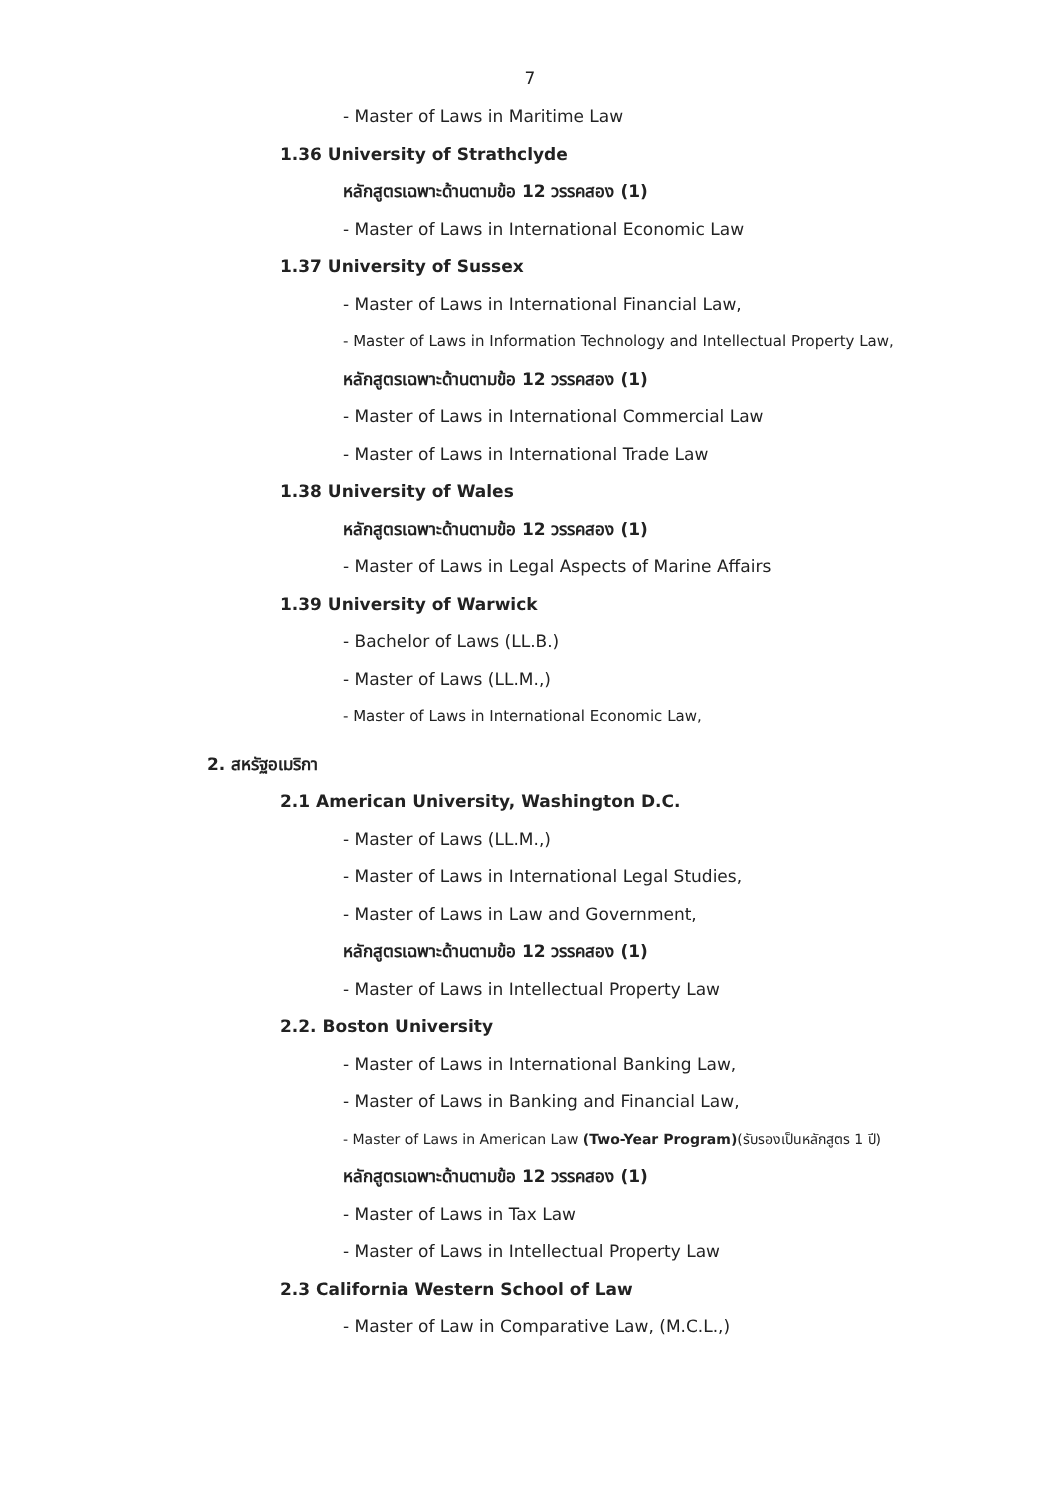7
- Master of Laws in Maritime Law
1.36 University of Strathclyde
หลักสูตรเฉพาะด้านตามข้อ 12 วรรคสอง (1)
- Master of Laws in International Economic Law
1.37 University of Sussex
- Master of Laws in International Financial Law,
- Master of Laws in Information Technology and Intellectual Property Law,
หลักสูตรเฉพาะด้านตามข้อ 12 วรรคสอง (1)
- Master of Laws in International Commercial Law
- Master of Laws in International Trade Law
1.38 University of Wales
หลักสูตรเฉพาะด้านตามข้อ 12 วรรคสอง (1)
- Master of Laws in Legal Aspects of Marine Affairs
1.39 University of Warwick
- Bachelor of Laws (LL.B.)
- Master of Laws (LL.M.,)
- Master of Laws in International Economic Law,
2. สหรัฐอเมริกา
2.1 American University, Washington D.C.
- Master of Laws (LL.M.,)
- Master of Laws in International Legal Studies,
- Master of Laws in Law and Government,
หลักสูตรเฉพาะด้านตามข้อ 12 วรรคสอง (1)
- Master of Laws in Intellectual Property Law
2.2. Boston University
- Master of Laws in International Banking Law,
- Master of Laws in Banking and Financial Law,
- Master of Laws in American Law (Two-Year Program)(รับรองเป็นหลักสูตร 1 ปี)
หลักสูตรเฉพาะด้านตามข้อ 12 วรรคสอง (1)
- Master of Laws in Tax Law
- Master of Laws in Intellectual Property Law
2.3 California Western School of Law
- Master of Law in Comparative Law, (M.C.L.,)